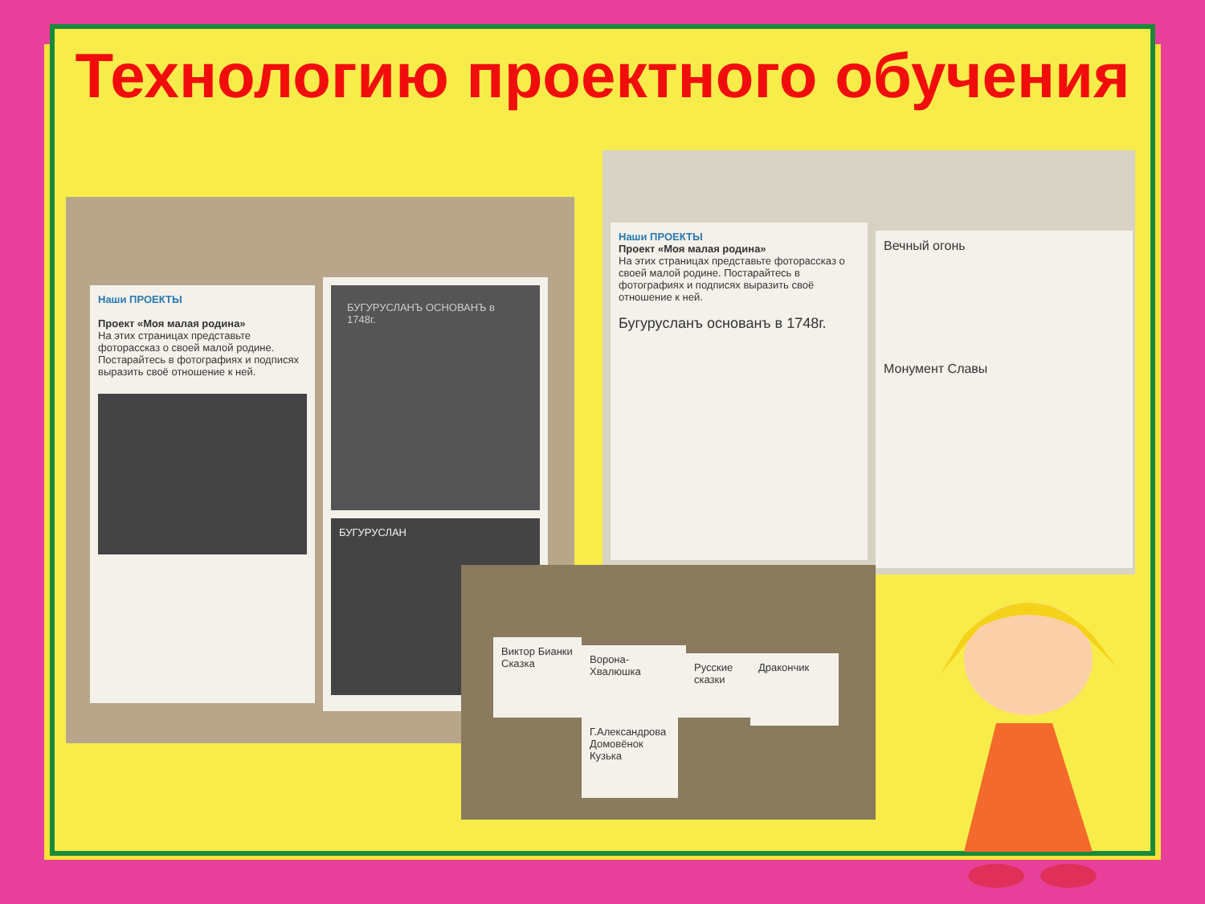Технологию проектного обучения
Наши ПРОЕКТЫ
Проект «Моя малая родина»
На этих страницах представьте фоторассказ о своей малой родине. Постарайтесь в фотографиях и подписях выразить своё отношение к ней.
БУГУРУСЛАНЪ ОСНОВАНЪ в 1748г.
БУГУРУСЛАН
Наши ПРОЕКТЫ
Проект «Моя малая родина»
На этих страницах представьте фоторассказ о своей малой родине. Постарайтесь в фотографиях и подписях выразить своё отношение к ней.
Бугурусланъ основанъ в 1748г.
Вечный огонь
Монумент Славы
Виктор Бианки Сказка
Ворона-Хвалюшка
Русские сказки
Дракончик
Г.Александрова Домовёнок Кузька